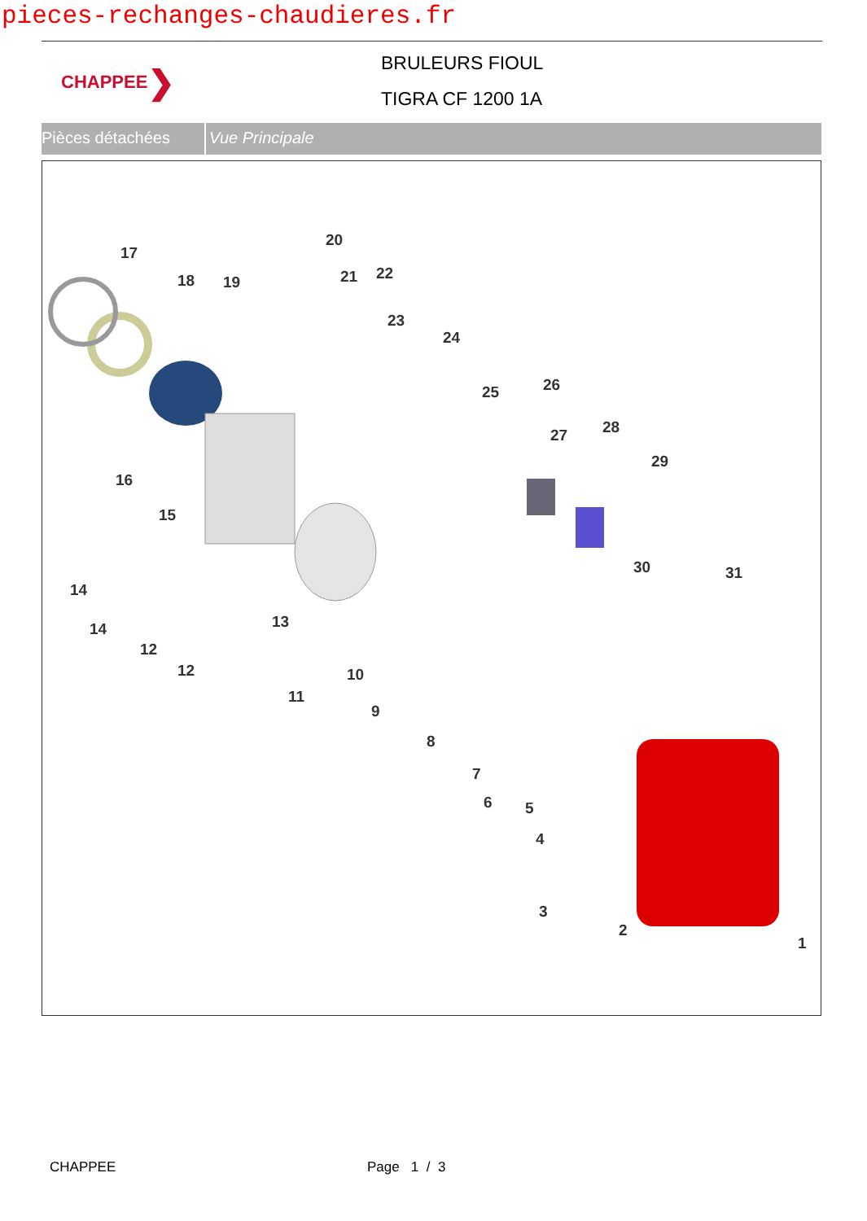pieces-rechanges-chaudieres.fr
CHAPPEE ❯
BRULEURS FIOUL
TIGRA CF 1200 1A
Pièces détachées Vue Principale
17
20
18 19 21 22
23
24
25 26
27 28
29
16
15
14
14
12
12
13
30 31
11
10
9
8
7
6 5
4
3
2
1
CHAPPEE Page 1 / 3